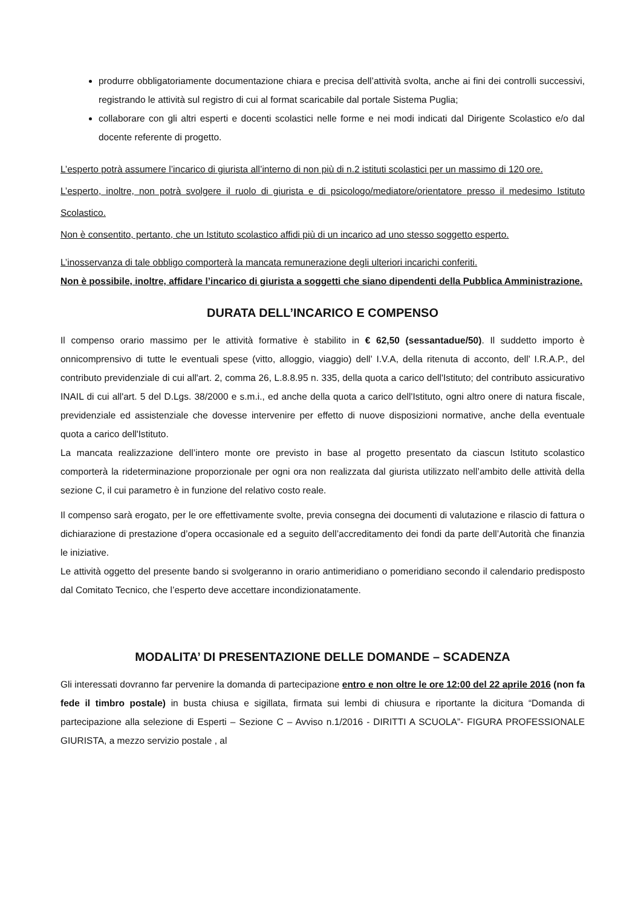produrre obbligatoriamente documentazione chiara e precisa dell’attività svolta, anche ai fini dei controlli successivi, registrando le attività sul registro di cui al format scaricabile dal portale Sistema Puglia;
collaborare con gli altri esperti e docenti scolastici nelle forme e nei modi indicati dal Dirigente Scolastico e/o dal docente referente di progetto.
L’esperto potrà assumere l’incarico di giurista all’interno di non più di n.2 istituti scolastici per un massimo di 120 ore.
L’esperto, inoltre, non potrà svolgere il ruolo di giurista e di psicologo/mediatore/orientatore presso il medesimo Istituto Scolastico.
Non è consentito, pertanto, che un Istituto scolastico affidi più di un incarico ad uno stesso soggetto esperto.
L’inosservanza di tale obbligo comporterà la mancata remunerazione degli ulteriori incarichi conferiti.
Non è possibile, inoltre, affidare l’incarico di giurista a soggetti che siano dipendenti della Pubblica Amministrazione.
DURATA DELL’INCARICO E COMPENSO
Il compenso orario massimo per le attività formative è stabilito in € 62,50 (sessantadue/50). Il suddetto importo è onnicomprensivo di tutte le eventuali spese (vitto, alloggio, viaggio) dell’ I.V.A, della ritenuta di acconto, dell’ I.R.A.P., del contributo previdenziale di cui all'art. 2, comma 26, L.8.8.95 n. 335, della quota a carico dell'Istituto; del contributo assicurativo INAIL di cui all'art. 5 del D.Lgs. 38/2000 e s.m.i., ed anche della quota a carico dell'Istituto, ogni altro onere di natura fiscale, previdenziale ed assistenziale che dovesse intervenire per effetto di nuove disposizioni normative, anche della eventuale quota a carico dell'Istituto.
La mancata realizzazione dell’intero monte ore previsto in base al progetto presentato da ciascun Istituto scolastico comporterà la rideterminazione proporzionale per ogni ora non realizzata dal giurista utilizzato nell’ambito delle attività della sezione C, il cui parametro è in funzione del relativo costo reale.
Il compenso sarà erogato, per le ore effettivamente svolte, previa consegna dei documenti di valutazione e rilascio di fattura o dichiarazione di prestazione d’opera occasionale ed a seguito dell’accreditamento dei fondi da parte dell’Autorità che finanzia le iniziative.
Le attività oggetto del presente bando si svolgeranno in orario antimeridiano o pomeridiano secondo il calendario predisposto dal Comitato Tecnico, che l’esperto deve accettare incondizionatamente.
MODALITA’ DI PRESENTAZIONE DELLE DOMANDE – SCADENZA
Gli interessati dovranno far pervenire la domanda di partecipazione entro e non oltre le ore 12:00 del 22 aprile 2016 (non fa fede il timbro postale) in busta chiusa e sigillata, firmata sui lembi di chiusura e riportante la dicitura “Domanda di partecipazione alla selezione di Esperti – Sezione C – Avviso n.1/2016 - DIRITTI A SCUOLA”- FIGURA PROFESSIONALE GIURISTA, a mezzo servizio postale , al